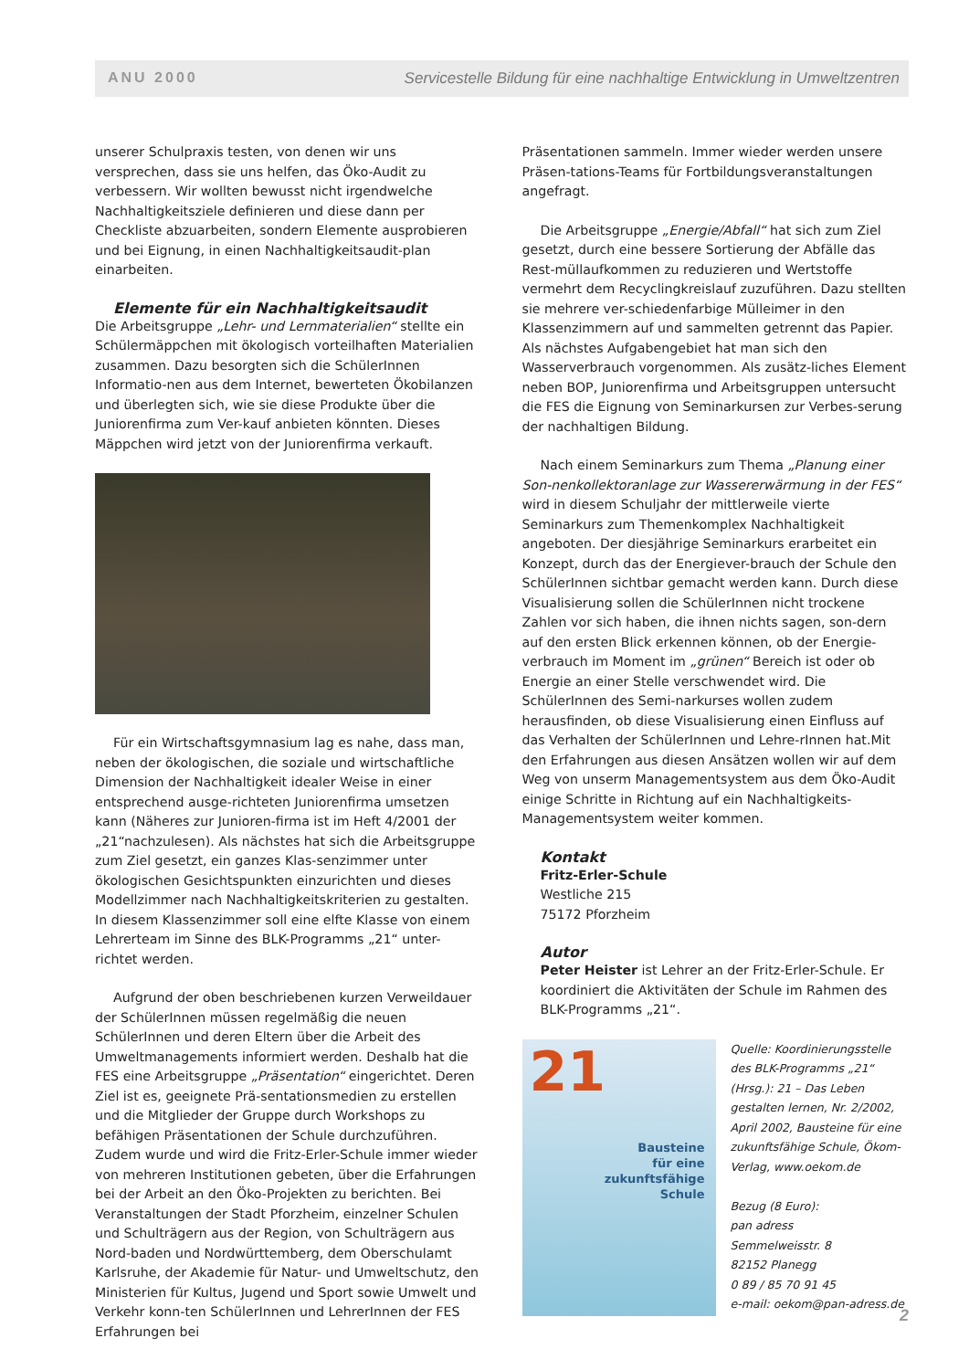ANU 2000
Servicestelle Bildung für eine nachhaltige Entwicklung in Umweltzentren
unserer Schulpraxis testen, von denen wir uns versprechen, dass sie uns helfen, das Öko-Audit zu verbessern. Wir wollten bewusst nicht irgendwelche Nachhaltigkeitsziele definieren und diese dann per Checkliste abzuarbeiten, sondern Elemente ausprobieren und bei Eignung, in einen Nachhaltigkeitsaudit-plan einarbeiten.
Elemente für ein Nachhaltigkeitsaudit
Die Arbeitsgruppe „Lehr- und Lernmaterialien“ stellte ein Schülermäppchen mit ökologisch vorteilhaften Materialien zusammen. Dazu besorgten sich die SchülerInnen Informatio-nen aus dem Internet, bewerteten Ökobilanzen und überlegten sich, wie sie diese Produkte über die Juniorenfirma zum Ver-kauf anbieten könnten. Dieses Mäppchen wird jetzt von der Juniorenfirma verkauft.
Für ein Wirtschaftsgymnasium lag es nahe, dass man, neben der ökologischen, die soziale und wirtschaftliche Dimension der Nachhaltigkeit idealer Weise in einer entsprechend ausge-richteten Juniorenfirma umsetzen kann (Näheres zur Junioren-firma ist im Heft 4/2001 der „21“nachzulesen). Als nächstes hat sich die Arbeitsgruppe zum Ziel gesetzt, ein ganzes Klas-senzimmer unter ökologischen Gesichtspunkten einzurichten und dieses Modellzimmer nach Nachhaltigkeitskriterien zu gestalten. In diesem Klassenzimmer soll eine elfte Klasse von einem Lehrerteam im Sinne des BLK-Programms „21“ unter-richtet werden.
Aufgrund der oben beschriebenen kurzen Verweildauer der SchülerInnen müssen regelmäßig die neuen SchülerInnen und deren Eltern über die Arbeit des Umweltmanagements informiert werden. Deshalb hat die FES eine Arbeitsgruppe „Präsentation“ eingerichtet. Deren Ziel ist es, geeignete Prä-sentationsmedien zu erstellen und die Mitglieder der Gruppe durch Workshops zu befähigen Präsentationen der Schule durchzuführen. Zudem wurde und wird die Fritz-Erler-Schule immer wieder von mehreren Institutionen gebeten, über die Erfahrungen bei der Arbeit an den Öko-Projekten zu berichten. Bei Veranstaltungen der Stadt Pforzheim, einzelner Schulen und Schulträgern aus der Region, von Schulträgern aus Nord-baden und Nordwürttemberg, dem Oberschulamt Karlsruhe, der Akademie für Natur- und Umweltschutz, den Ministerien für Kultus, Jugend und Sport sowie Umwelt und Verkehr konn-ten SchülerInnen und LehrerInnen der FES Erfahrungen bei
Präsentationen sammeln. Immer wieder werden unsere Präsen-tations-Teams für Fortbildungsveranstaltungen angefragt.
Die Arbeitsgruppe „Energie/Abfall“ hat sich zum Ziel gesetzt, durch eine bessere Sortierung der Abfälle das Rest-müllaufkommen zu reduzieren und Wertstoffe vermehrt dem Recyclingkreislauf zuzuführen. Dazu stellten sie mehrere ver-schiedenfarbige Mülleimer in den Klassenzimmern auf und sammelten getrennt das Papier. Als nächstes Aufgabengebiet hat man sich den Wasserverbrauch vorgenommen. Als zusätz-liches Element neben BOP, Juniorenfirma und Arbeitsgruppen untersucht die FES die Eignung von Seminarkursen zur Verbes-serung der nachhaltigen Bildung.
Nach einem Seminarkurs zum Thema „Planung einer Son-nenkollektoranlage zur Wassererwärmung in der FES“ wird in diesem Schuljahr der mittlerweile vierte Seminarkurs zum Themenkomplex Nachhaltigkeit angeboten. Der diesjährige Seminarkurs erarbeitet ein Konzept, durch das der Energiever-brauch der Schule den SchülerInnen sichtbar gemacht werden kann. Durch diese Visualisierung sollen die SchülerInnen nicht trockene Zahlen vor sich haben, die ihnen nichts sagen, son-dern auf den ersten Blick erkennen können, ob der Energie-verbrauch im Moment im „grünen“ Bereich ist oder ob Energie an einer Stelle verschwendet wird. Die SchülerInnen des Semi-narkurses wollen zudem herausfinden, ob diese Visualisierung einen Einfluss auf das Verhalten der SchülerInnen und Lehre-rInnen hat.Mit den Erfahrungen aus diesen Ansätzen wollen wir auf dem Weg von unserm Managementsystem aus dem Öko-Audit einige Schritte in Richtung auf ein Nachhaltigkeits-Managementsystem weiter kommen.
Kontakt
Fritz-Erler-Schule
Westliche 215
75172 Pforzheim
Autor
Peter Heister ist Lehrer an der Fritz-Erler-Schule. Er koordiniert die Aktivitäten der Schule im Rahmen des BLK-Programms „21“.
21
Bausteine
für eine
zukunftsfähige
Schule
Quelle: Koordinierungsstelle des BLK-Programms „21“ (Hrsg.): 21 – Das Leben gestalten lernen, Nr. 2/2002, April 2002, Bausteine für eine zukunftsfähige Schule, Ökom-Verlag, www.oekom.de
Bezug (8 Euro):
pan adress
Semmelweisstr. 8
82152 Planegg
0 89 / 85 70 91 45
e-mail: oekom@pan-adress.de
2